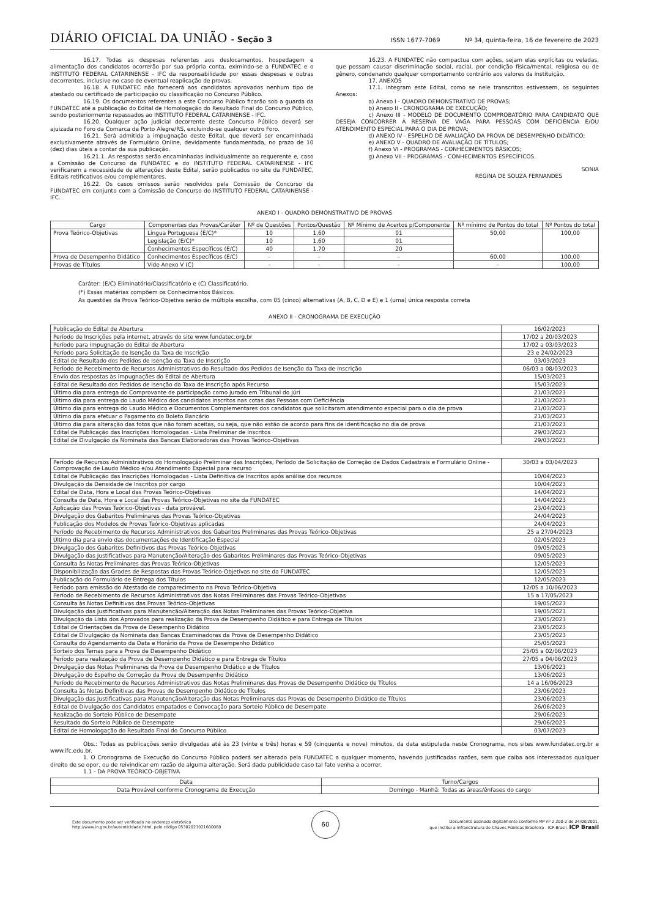DIÁRIO OFICIAL DA UNIÃO - Seção 3
ISSN 1677-7069 Nº 34, quinta-feira, 16 de fevereiro de 2023
16.17. Todas as despesas referentes aos deslocamentos, hospedagem e alimentação dos candidatos ocorrerão por sua própria conta, eximindo-se a FUNDATEC e o INSTITUTO FEDERAL CATARINENSE - IFC da responsabilidade por essas despesas e outras decorrentes, inclusive no caso de eventual reaplicação de provas.
16.18. A FUNDATEC não fornecerá aos candidatos aprovados nenhum tipo de atestado ou certificado de participação ou classificação no Concurso Público.
16.19. Os documentos referentes a este Concurso Público ficarão sob a guarda da FUNDATEC até a publicação do Edital de Homologação do Resultado Final do Concurso Público, sendo posteriormente repassados ao INSTITUTO FEDERAL CATARINENSE - IFC.
16.20. Qualquer ação judicial decorrente deste Concurso Público deverá ser ajuizada no Foro da Comarca de Porto Alegre/RS, excluindo-se qualquer outro Foro.
16.21. Será admitida a impugnação deste Edital, que deverá ser encaminhada exclusivamente através de Formulário Online, devidamente fundamentada, no prazo de 10 (dez) dias úteis a contar da sua publicação.
16.21.1. As respostas serão encaminhadas individualmente ao requerente e, caso a Comissão de Concurso da FUNDATEC e do INSTITUTO FEDERAL CATARINENSE - IFC verificarem a necessidade de alterações deste Edital, serão publicados no site da FUNDATEC, Editais retificativos e/ou complementares.
16.22. Os casos omissos serão resolvidos pela Comissão de Concurso da FUNDATEC em conjunto com a Comissão de Concurso do INSTITUTO FEDERAL CATARINENSE - IFC.
16.23. A FUNDATEC não compactua com ações, sejam elas explícitas ou veladas, que possam causar discriminação social, racial, por condição física/mental, religiosa ou de gênero, condenando qualquer comportamento contrário aos valores da instituição.
17. ANEXOS
17.1. Integram este Edital, como se nele transcritos estivessem, os seguintes Anexos:
a) Anexo I - QUADRO DEMONSTRATIVO DE PROVAS;
b) Anexo II - CRONOGRAMA DE EXECUÇÃO;
c) Anexo III - MODELO DE DOCUMENTO COMPROBATÓRIO PARA CANDIDATO QUE DESEJA CONCORRER À RESERVA DE VAGA PARA PESSOAS COM DEFICIÊNCIA E/OU ATENDIMENTO ESPECIAL PARA O DIA DE PROVA;
d) ANEXO IV - ESPELHO DE AVALIAÇÃO DA PROVA DE DESEMPENHO DIDÁTICO;
e) ANEXO V - QUADRO DE AVALIAÇÃO DE TÍTULOS;
f) Anexo VI - PROGRAMAS - CONHECIMENTOS BÁSICOS;
g) Anexo VII - PROGRAMAS - CONHECIMENTOS ESPECÍFICOS.
SONIA
REGINA DE SOUZA FERNANDES
ANEXO I - QUADRO DEMONSTRATIVO DE PROVAS
| Cargo | Componentes das Provas/Caráter | Nº de Questões | Pontos/Questão | Nº Mínimo de Acertos p/Componente | Nº mínimo de Pontos do total | Nº Pontos do total |
| --- | --- | --- | --- | --- | --- | --- |
| Prova Teórico-Objetivas | Língua Portuguesa (E/C)* | 10 | 1,60 | 01 | 50,00 | 100,00 |
| | Legislação (E/C)* | 10 | 1,60 | 01 | | |
| | Conhecimentos Específicos (E/C) | 40 | 1,70 | 20 | | |
| Prova de Desempenho Didático | Conhecimentos Específicos (E/C) | - | - | - | 60,00 | 100,00 |
| Provas de Títulos | Vide Anexo V (C) | - | - | - | - | 100,00 |
Caráter: (E/C) Eliminatório/Classificatório e (C) Classificatório.
(*) Essas matérias compõem os Conhecimentos Básicos.
As questões da Prova Teórico-Objetiva serão de múltipla escolha, com 05 (cinco) alternativas (A, B, C, D e E) e 1 (uma) única resposta correta
ANEXO II - CRONOGRAMA DE EXECUÇÃO
| Publicação do Edital de Abertura | 16/02/2023 |
| Período de Inscrições pela internet, através do site www.fundatec.org.br | 17/02 a 20/03/2023 |
| Período para impugnação do Edital de Abertura | 17/02 a 03/03/2023 |
| Período para Solicitação de Isenção da Taxa de Inscrição | 23 e 24/02/2023 |
| Edital de Resultado dos Pedidos de Isenção da Taxa de Inscrição | 03/03/2023 |
| Período de Recebimento de Recursos Administrativos do Resultado dos Pedidos de Isenção da Taxa de Inscrição | 06/03 a 08/03/2023 |
| Envio das respostas às impugnações do Edital de Abertura | 15/03/2023 |
| Edital de Resultado dos Pedidos de Isenção da Taxa de Inscrição após Recurso | 15/03/2023 |
| Último dia para entrega do Comprovante de participação como jurado em Tribunal do Júri | 21/03/2023 |
| Último dia para entrega do Laudo Médico dos candidatos inscritos nas cotas das Pessoas com Deficiência | 21/03/2023 |
| Último dia para entrega do Laudo Médico e Documentos Complementares dos candidatos que solicitaram atendimento especial para o dia de prova | 21/03/2023 |
| Último dia para efetuar o Pagamento do Boleto Bancário | 21/03/2023 |
| Último dia para alteração das fotos que não foram aceitas, ou seja, que não estão de acordo para fins de identificação no dia de prova | 21/03/2023 |
| Edital de Publicação das Inscrições Homologadas - Lista Preliminar de Inscritos | 29/03/2023 |
| Edital de Divulgação da Nominata das Bancas Elaboradoras das Provas Teórico-Objetivas | 29/03/2023 |
| Período de Recursos Administrativos do Homologação Preliminar das Inscrições, Período de Solicitação de Correção de Dados Cadastrais e Formulário Online - Comprovação de Laudo Médico e/ou Atendimento Especial para recurso | 30/03 a 03/04/2023 |
| Edital de Publicação das Inscrições Homologadas - Lista Definitiva de Inscritos após análise dos recursos | 10/04/2023 |
| Divulgação da Densidade de Inscritos por cargo | 10/04/2023 |
| Edital de Data, Hora e Local das Provas Teórico-Objetivas | 14/04/2023 |
| Consulta de Data, Hora e Local das Provas Teórico-Objetivas no site da FUNDATEC | 14/04/2023 |
| Aplicação das Provas Teórico-Objetivas - data provável. | 23/04/2023 |
| Divulgação dos Gabaritos Preliminares das Provas Teórico-Objetivas | 24/04/2023 |
| Publicação dos Modelos de Provas Teórico-Objetivas aplicadas | 24/04/2023 |
| Período de Recebimento de Recursos Administrativos dos Gabaritos Preliminares das Provas Teórico-Objetivas | 25 a 27/04/2023 |
| Último dia para envio das documentações de Identificação Especial | 02/05/2023 |
| Divulgação dos Gabaritos Definitivos das Provas Teórico-Objetivas | 09/05/2023 |
| Divulgação das Justificativas para Manutenção/Alteração dos Gabaritos Preliminares das Provas Teórico-Objetivas | 09/05/2023 |
| Consulta às Notas Preliminares das Provas Teórico-Objetivas | 12/05/2023 |
| Disponibilização das Grades de Respostas das Provas Teórico-Objetivas no site da FUNDATEC | 12/05/2023 |
| Publicação do Formulário de Entrega dos Títulos | 12/05/2023 |
| Período para emissão do Atestado de comparecimento na Prova Teórico-Objetiva | 12/05 a 10/06/2023 |
| Período de Recebimento de Recursos Administrativos das Notas Preliminares das Provas Teórico-Objetivas | 15 a 17/05/2023 |
| Consulta às Notas Definitivas das Provas Teórico-Objetivas | 19/05/2023 |
| Divulgação das Justificativas para Manutenção/Alteração das Notas Preliminares das Provas Teórico-Objetiva | 19/05/2023 |
| Divulgação da Lista dos Aprovados para realização da Prova de Desempenho Didático e para Entrega de Títulos | 23/05/2023 |
| Edital de Orientações da Prova de Desempenho Didático | 23/05/2023 |
| Edital de Divulgação da Nominata das Bancas Examinadoras da Prova de Desempenho Didático | 23/05/2023 |
| Consulta do Agendamento da Data e Horário da Prova de Desempenho Didático | 25/05/2023 |
| Sorteio dos Temas para a Prova de Desempenho Didático | 25/05 a 02/06/2023 |
| Período para realização da Prova de Desempenho Didático e para Entrega de Títulos | 27/05 a 04/06/2023 |
| Divulgação das Notas Preliminares da Prova de Desempenho Didático e de Títulos | 13/06/2023 |
| Divulgação do Espelho de Correção da Prova de Desempenho Didático | 13/06/2023 |
| Período de Recebimento de Recursos Administrativos das Notas Preliminares das Provas de Desempenho Didático de Títulos | 14 a 16/06/2023 |
| Consulta às Notas Definitivas das Provas de Desempenho Didático de Títulos | 23/06/2023 |
| Divulgação das Justificativas para Manutenção/Alteração das Notas Preliminares das Provas de Desempenho Didático de Títulos | 23/06/2023 |
| Edital de Divulgação dos Candidatos empatados e Convocação para Sorteio Público de Desempate | 26/06/2023 |
| Realização do Sorteio Público de Desempate | 29/06/2023 |
| Resultado do Sorteio Público de Desempate | 29/06/2023 |
| Edital de Homologação do Resultado Final do Concurso Público | 03/07/2023 |
Obs.: Todas as publicações serão divulgadas até às 23 (vinte e três) horas e 59 (cinquenta e nove) minutos, da data estipulada neste Cronograma, nos sites www.fundatec.org.br e www.ifc.edu.br.
1. O Cronograma de Execução do Concurso Público poderá ser alterado pela FUNDATEC a qualquer momento, havendo justificadas razões, sem que caiba aos interessados qualquer direito de se opor, ou de reivindicar em razão de alguma alteração. Será dada publicidade caso tal fato venha a ocorrer.
1.1 - DA PROVA TEÓRICO-OBJETIVA
| Data | Turno/Cargos |
| --- | --- |
| Data Provável conforme Cronograma de Execução | Domingo - Manhã: Todas as áreas/ênfases do cargo |
Este documento pode ser verificado no endereço eletrônico
http://www.in.gov.br/autenticidade.html, pelo código 05302023021600060
60
Documento assinado digitalmente conforme MP nº 2.200-2 de 24/08/2001,
que institui a Infraestrutura de Chaves Públicas Brasileira - ICP-Brasil. ICP Brasil